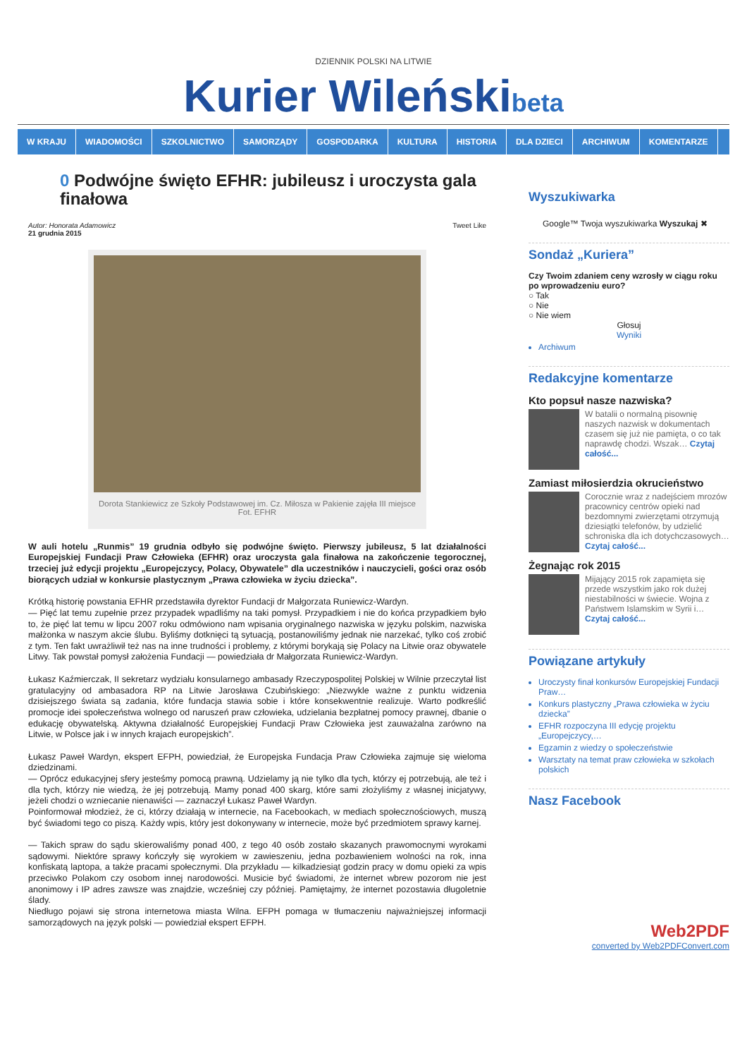DZIENNIK POLSKI NA LITWIE
Kurier Wileńskibeta
W KRAJU WIADOMOŚCI SZKOLNICTWO SAMORZĄDY GOSPODARKA KULTURA HISTORIA DLA DZIECI ARCHIWUM KOMENTARZE
0 Podwójne święto EFHR: jubileusz i uroczysta gala finałowa
Autor: Honorata Adamowicz
21 grudnia 2015
Tweet Like
Dorota Stankiewicz ze Szkoły Podstawowej im. Cz. Miłosza w Pakienie zajęła III miejsce Fot. EFHR
W auli hotelu „Runmis” 19 grudnia odbyło się podwójne święto. Pierwszy jubileusz, 5 lat działalności Europejskiej Fundacji Praw Człowieka (EFHR) oraz uroczysta gala finałowa na zakończenie tegorocznej, trzeciej już edycji projektu „Europejczycy, Polacy, Obywatele” dla uczestników i nauczycieli, gości oraz osób biorących udział w konkursie plastycznym „Prawa człowieka w życiu dziecka”.
Krótką historię powstania EFHR przedstawiła dyrektor Fundacji dr Małgorzata Runiewicz-Wardyn.
— Pięć lat temu zupełnie przez przypadek wpadliśmy na taki pomysł. Przypadkiem i nie do końca przypadkiem było to, że pięć lat temu w lipcu 2007 roku odmówiono nam wpisania oryginalnego nazwiska w języku polskim, nazwiska małżonka w naszym akcie ślubu. Byliśmy dotknięci tą sytuacją, postanowiliśmy jednak nie narzekać, tylko coś zrobić z tym. Ten fakt uwrażliwił też nas na inne trudności i problemy, z którymi borykają się Polacy na Litwie oraz obywatele Litwy. Tak powstał pomysł założenia Fundacji — powiedziała dr Małgorzata Runiewicz-Wardyn.
Łukasz Kaźmierczak, II sekretarz wydziału konsularnego ambasady Rzeczypospolitej Polskiej w Wilnie przeczytał list gratulacyjny od ambasadora RP na Litwie Jarosława Czubińskiego: „Niezwykle ważne z punktu widzenia dzisiejszego świata są zadania, które fundacja stawia sobie i które konsekwentnie realizuje. Warto podkreślić promocje idei społeczeństwa wolnego od naruszeń praw człowieka, udzielania bezpłatnej pomocy prawnej, dbanie o edukację obywatelską. Aktywna działalność Europejskiej Fundacji Praw Człowieka jest zauważalna zarówno na Litwie, w Polsce jak i w innych krajach europejskich”.
Łukasz Paweł Wardyn, ekspert EFPH, powiedział, że Europejska Fundacja Praw Człowieka zajmuje się wieloma dziedzinami.
— Oprócz edukacyjnej sfery jesteśmy pomocą prawną. Udzielamy ją nie tylko dla tych, którzy ej potrzebują, ale też i dla tych, którzy nie wiedzą, że jej potrzebują. Mamy ponad 400 skarg, które sami złożyliśmy z własnej inicjatywy, jeżeli chodzi o wzniecanie nienawiści — zaznaczył Łukasz Paweł Wardyn.
Poinformował młodzież, że ci, którzy działają w internecie, na Facebookach, w mediach społecznościowych, muszą być świadomi tego co piszą. Każdy wpis, który jest dokonywany w internecie, może być przedmiotem sprawy karnej.
— Takich spraw do sądu skierowaliśmy ponad 400, z tego 40 osób zostało skazanych prawomocnymi wyrokami sądowymi. Niektóre sprawy kończyły się wyrokiem w zawieszeniu, jedna pozbawieniem wolności na rok, inna konfiskatą laptopa, a także pracami społecznymi. Dla przykładu — kilkadziesiąt godzin pracy w domu opieki za wpis przeciwko Polakom czy osobom innej narodowości. Musicie być świadomi, że internet wbrew pozorom nie jest anonimowy i IP adres zawsze was znajdzie, wcześniej czy później. Pamiętajmy, że internet pozostawia długoletnie ślady.
Niedługo pojawi się strona internetowa miasta Wilna. EFPH pomaga w tłumaczeniu najważniejszej informacji samorządowych na język polski — powiedział ekspert EFPH.
Wyszukiwarka
Google™ Twoja wyszukiwarka Wyszukaj ✖
Sondaż „Kuriera”
Czy Twoim zdaniem ceny wzrosły w ciągu roku po wprowadzeniu euro?
○ Tak
○ Nie
○ Nie wiem
Głosuj
Wyniki
Archiwum
Redakcyjne komentarze
Kto popsuł nasze nazwiska?
W batalii o normalną pisownię naszych nazwisk w dokumentach czasem się już nie pamięta, o co tak naprawdę chodzi. Wszak… Czytaj całość...
Zamiast miłosierdzia okrucieństwo
Corocznie wraz z nadejściem mrozów pracownicy centrów opieki nad bezdomnymi zwierzętami otrzymują dziesiątki telefonów, by udzielić schroniska dla ich dotychczasowych… Czytaj całość...
Żegnając rok 2015
Mijający 2015 rok zapamięta się przede wszystkim jako rok dużej niestabilności w świecie. Wojna z Państwem Islamskim w Syrii i… Czytaj całość...
Powiązane artykuły
Uroczysty finał konkursów Europejskiej Fundacji Praw…
Konkurs plastyczny „Prawa człowieka w życiu dziecka”
EFHR rozpoczyna III edycję projektu „Europejczycy,…
Egzamin z wiedzy o społeczeństwie
Warsztaty na temat praw człowieka w szkołach polskich
Nasz Facebook
Web2PDF
converted by Web2PDFConvert.com